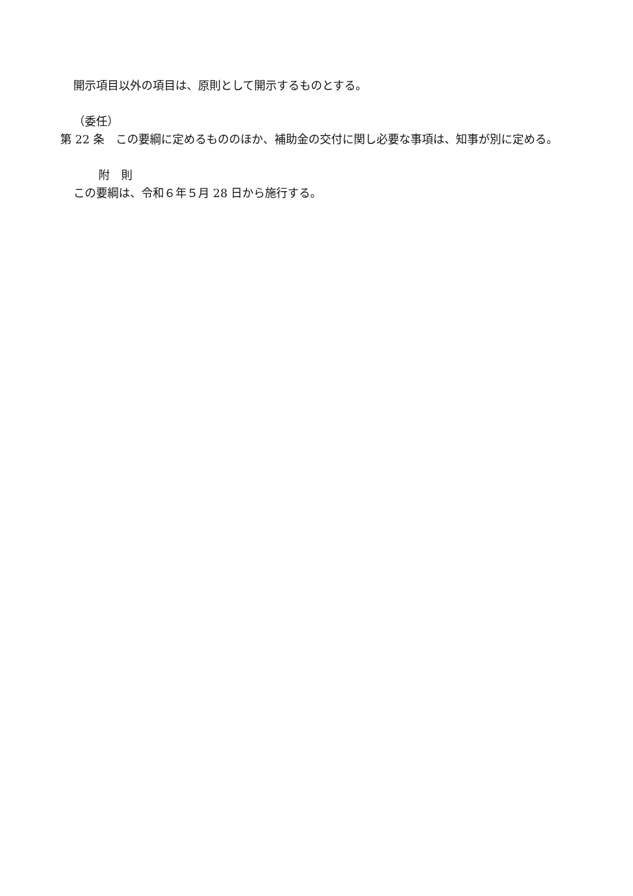開示項目以外の項目は、原則として開示するものとする。
（委任）
第 22 条　この要綱に定めるもののほか、補助金の交付に関し必要な事項は、知事が別に定める。
附　則
この要綱は、令和６年５月 28 日から施行する。